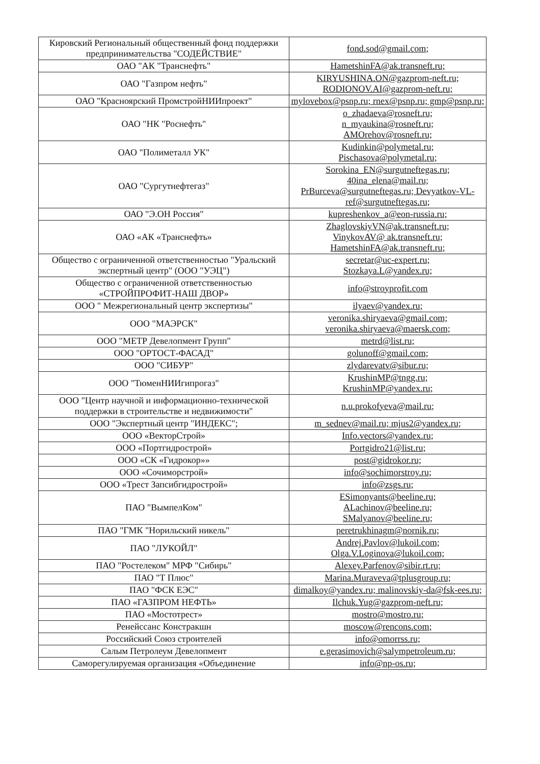| Кировский Региональный общественный фонд поддержки предпринимательства "СОДЕЙСТВИЕ" | fond.sod@gmail.com; |
| ОАО "АК "Транснефть" | HametshinFA@ak.transneft.ru; |
| ОАО "Газпром нефть" | KIRYUSHINA.ON@gazprom-neft.ru; RODIONOV.AI@gazprom-neft.ru; |
| ОАО "Красноярский ПромстройНИИпроект" | mylovebox@psnp.ru; rnex@psnp.ru; gmp@psnp.ru; |
| ОАО "НК "Роснефть" | o_zhadaeva@rosneft.ru; n_myaukina@rosneft.ru; AMOrehov@rosneft.ru; |
| ОАО "Полиметалл УК" | Kudinkin@polymetal.ru; Pischasova@polymetal.ru; |
| ОАО "Сургутнефтегаз" | Sorokina_EN@surgutneftegas.ru; 40ina_elena@mail.ru; PrBurceva@surgutneftegas.ru; Devyatkov-VL-ref@surgutneftegas.ru; |
| ОАО "Э.ОН Россия" | kupreshenkov_a@eon-russia.ru; |
| ОАО «АК «Транснефть» | ZhaglovskiyVN@ak.transneft.ru; VinykovAV@ ak.transneft.ru; HametshinFA@ak.transneft.ru; |
| Общество с ограниченной ответственностью "Уральский экспертный центр" (ООО "УЭЦ") | secretar@uc-expert.ru; Stozkaya.L@yandex.ru; |
| Общество с ограниченной ответственностью «СТРОЙПРОФИТ-НАШ ДВОР» | info@stroyprofit.com |
| ООО " Межрегиональный центр экспертизы" | ilyaev@yandex.ru; |
| ООО "МАЭРСК" | veronika.shiryaeva@gmail.com; veronika.shiryaeva@maersk.com; |
| ООО "МЕТР Девелопмент Групп" | metrd@list.ru; |
| ООО "ОРТОСТ-ФАСАД" | golunoff@gmail.com; |
| ООО "СИБУР" | zlydarevatv@sibur.ru; |
| ООО "ТюменНИИгипрогаз" | KrushinMP@tngg.ru; KrushinMP@yandex.ru; |
| ООО "Центр научной и информационно-технической поддержки в строительстве и недвижимости" | n.u.prokofyeva@mail.ru; |
| ООО "Экспертный центр "ИНДЕКС"; | m_sednev@mail.ru; mjus2@yandex.ru; |
| ООО «ВекторСтрой» | Info.vectors@yandex.ru; |
| ООО «Портгидрострой» | Portgidro21@list.ru; |
| ООО «СК «Гидрокор»» | post@gidrokor.ru; |
| ООО «Сочиморстрой» | info@sochimorstroy.ru; |
| ООО «Трест Запсибгидрострой» | info@zsgs.ru; |
| ПАО "ВымпелКом" | ESimonyants@beeline.ru; ALachinov@beeline.ru; SMalyanov@beeline.ru; |
| ПАО "ГМК "Норильский никель" | peretrukhinagm@nornik.ru; |
| ПАО "ЛУКОЙЛ" | Andrej.Pavlov@lukoil.com; Olga.V.Loginova@lukoil.com; |
| ПАО "Ростелеком" МРФ "Сибирь" | Alexey.Parfenov@sibir.rt.ru; |
| ПАО "Т Плюс" | Marina.Muraveva@tplusgroup.ru; |
| ПАО "ФСК ЕЭС" | dimalkoy@yandex.ru; malinovskiy-da@fsk-ees.ru; |
| ПАО «ГАЗПРОМ НЕФТЬ» | Ilchuk.Yug@gazprom-neft.ru; |
| ПАО «Мостотрест» | mostro@mostro.ru; |
| Ренейссанс Констракшн | moscow@rencons.com; |
| Российский Союз строителей | info@omorrss.ru; |
| Салым Петролеум Девелопмент | e.gerasimovich@salympetroleum.ru; |
| Саморегулируемая организация «Объединение | info@np-os.ru; |